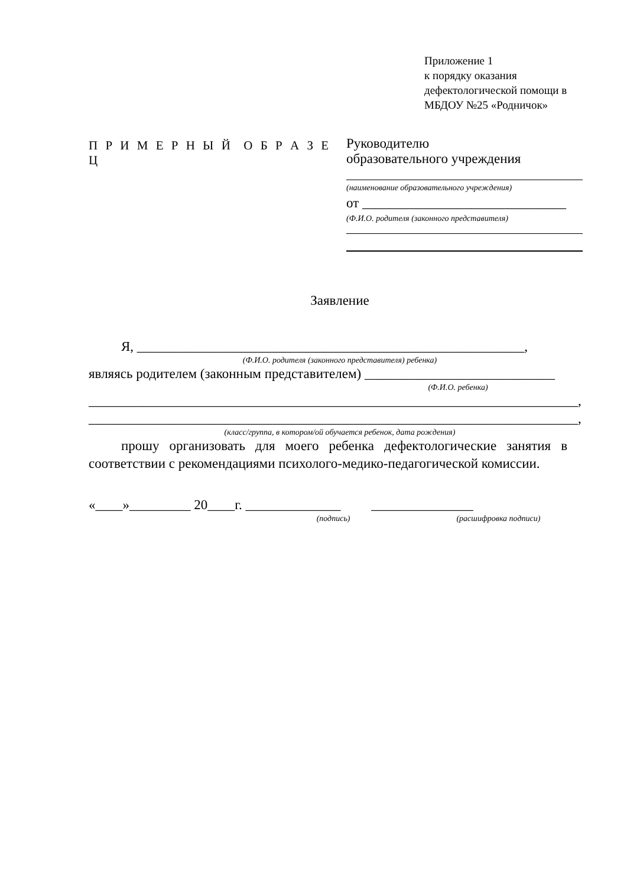Приложение 1
к порядку оказания
дефектологической помощи в
МБДОУ №25 «Родничок»
П Р И М Е Р Н Ы Й О Б Р А З Е Ц
Руководителю
образовательного учреждения
(наименование образовательного учреждения)
от ______________________________
(Ф.И.О. родителя (законного представителя)
Заявление
Я, _________________________________________________________,
(Ф.И.О. родителя (законного представителя) ребенка)
являясь родителем (законным представителем) ____________________________
(Ф.И.О. ребенка)
________________________________________________________________________,
________________________________________________________________________,
(класс/группа, в котором/ой обучается ребенок, дата рождения)
прошу организовать для моего ребенка дефектологические занятия в соответствии с рекомендациями психолого-медико-педагогической комиссии.
«____»_________ 20____г. ______________ _______________
(подпись) (расшифровка подписи)